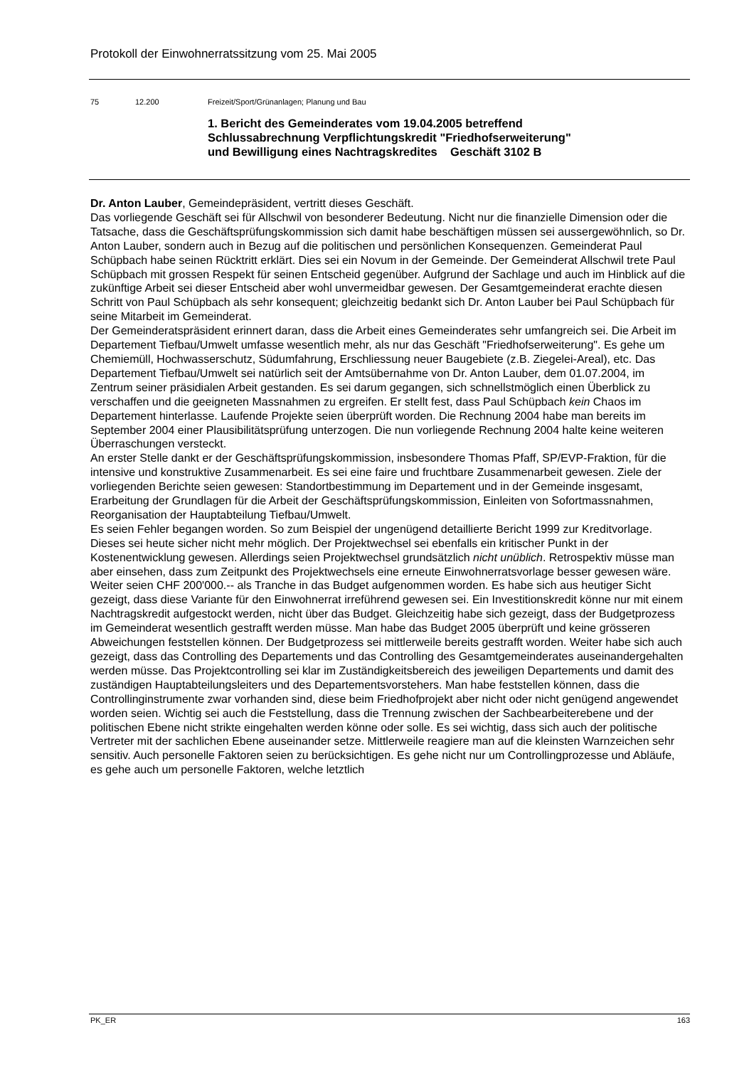Protokoll der Einwohnerratssitzung vom 25. Mai 2005
75 12.200 Freizeit/Sport/Grünanlagen; Planung und Bau
1. Bericht des Gemeinderates vom 19.04.2005 betreffend
Schlussabrechnung Verpflichtungskredit "Friedhofserweiterung"
und Bewilligung eines Nachtragskredites Geschäft 3102 B
Dr. Anton Lauber, Gemeindepräsident, vertritt dieses Geschäft.
Das vorliegende Geschäft sei für Allschwil von besonderer Bedeutung. Nicht nur die finanzielle Dimension oder die Tatsache, dass die Geschäftsprüfungskommission sich damit habe beschäftigen müssen sei aussergewöhnlich, so Dr. Anton Lauber, sondern auch in Bezug auf die politischen und persönlichen Konsequenzen. Gemeinderat Paul Schüpbach habe seinen Rücktritt erklärt. Dies sei ein Novum in der Gemeinde. Der Gemeinderat Allschwil trete Paul Schüpbach mit grossen Respekt für seinen Entscheid gegenüber. Aufgrund der Sachlage und auch im Hinblick auf die zukünftige Arbeit sei dieser Entscheid aber wohl unvermeidbar gewesen. Der Gesamtgemeinderat erachte diesen Schritt von Paul Schüpbach als sehr konsequent; gleichzeitig bedankt sich Dr. Anton Lauber bei Paul Schüpbach für seine Mitarbeit im Gemeinderat.
Der Gemeinderatspräsident erinnert daran, dass die Arbeit eines Gemeinderates sehr umfangreich sei. Die Arbeit im Departement Tiefbau/Umwelt umfasse wesentlich mehr, als nur das Geschäft "Friedhofserweiterung". Es gehe um Chemiemüll, Hochwasserschutz, Südumfahrung, Erschliessung neuer Baugebiete (z.B. Ziegelei-Areal), etc. Das Departement Tiefbau/Umwelt sei natürlich seit der Amtsübernahme von Dr. Anton Lauber, dem 01.07.2004, im Zentrum seiner präsidialen Arbeit gestanden. Es sei darum gegangen, sich schnellstmöglich einen Überblick zu verschaffen und die geeigneten Massnahmen zu ergreifen. Er stellt fest, dass Paul Schüpbach kein Chaos im Departement hinterlasse. Laufende Projekte seien überprüft worden. Die Rechnung 2004 habe man bereits im September 2004 einer Plausibilitätsprüfung unterzogen. Die nun vorliegende Rechnung 2004 halte keine weiteren Überraschungen versteckt.
An erster Stelle dankt er der Geschäftsprüfungskommission, insbesondere Thomas Pfaff, SP/EVP-Fraktion, für die intensive und konstruktive Zusammenarbeit. Es sei eine faire und fruchtbare Zusammenarbeit gewesen. Ziele der vorliegenden Berichte seien gewesen: Standortbestimmung im Departement und in der Gemeinde insgesamt, Erarbeitung der Grundlagen für die Arbeit der Geschäftsprüfungskommission, Einleiten von Sofortmassnahmen, Reorganisation der Hauptabteilung Tiefbau/Umwelt.
Es seien Fehler begangen worden. So zum Beispiel der ungenügend detaillierte Bericht 1999 zur Kreditvorlage. Dieses sei heute sicher nicht mehr möglich. Der Projektwechsel sei ebenfalls ein kritischer Punkt in der Kostenentwicklung gewesen. Allerdings seien Projektwechsel grundsätzlich nicht unüblich. Retrospektiv müsse man aber einsehen, dass zum Zeitpunkt des Projektwechsels eine erneute Einwohnerratsvorlage besser gewesen wäre. Weiter seien CHF 200'000.-- als Tranche in das Budget aufgenommen worden. Es habe sich aus heutiger Sicht gezeigt, dass diese Variante für den Einwohnerrat irreführend gewesen sei. Ein Investitionskredit könne nur mit einem Nachtragskredit aufgestockt werden, nicht über das Budget. Gleichzeitig habe sich gezeigt, dass der Budgetprozess im Gemeinderat wesentlich gestrafft werden müsse. Man habe das Budget 2005 überprüft und keine grösseren Abweichungen feststellen können. Der Budgetprozess sei mittlerweile bereits gestrafft worden. Weiter habe sich auch gezeigt, dass das Controlling des Departements und das Controlling des Gesamtgemeinderates auseinandergehalten werden müsse. Das Projektcontrolling sei klar im Zuständigkeitsbereich des jeweiligen Departements und damit des zuständigen Hauptabteilungsleiters und des Departementsvorstehers. Man habe feststellen können, dass die Controllinginstrumente zwar vorhanden sind, diese beim Friedhofprojekt aber nicht oder nicht genügend angewendet worden seien. Wichtig sei auch die Feststellung, dass die Trennung zwischen der Sachbearbeiterebene und der politischen Ebene nicht strikte eingehalten werden könne oder solle. Es sei wichtig, dass sich auch der politische Vertreter mit der sachlichen Ebene auseinander setze. Mittlerweile reagiere man auf die kleinsten Warnzeichen sehr sensitiv. Auch personelle Faktoren seien zu berücksichtigen. Es gehe nicht nur um Controllingprozesse und Abläufe, es gehe auch um personelle Faktoren, welche letztlich
PK_ER 163